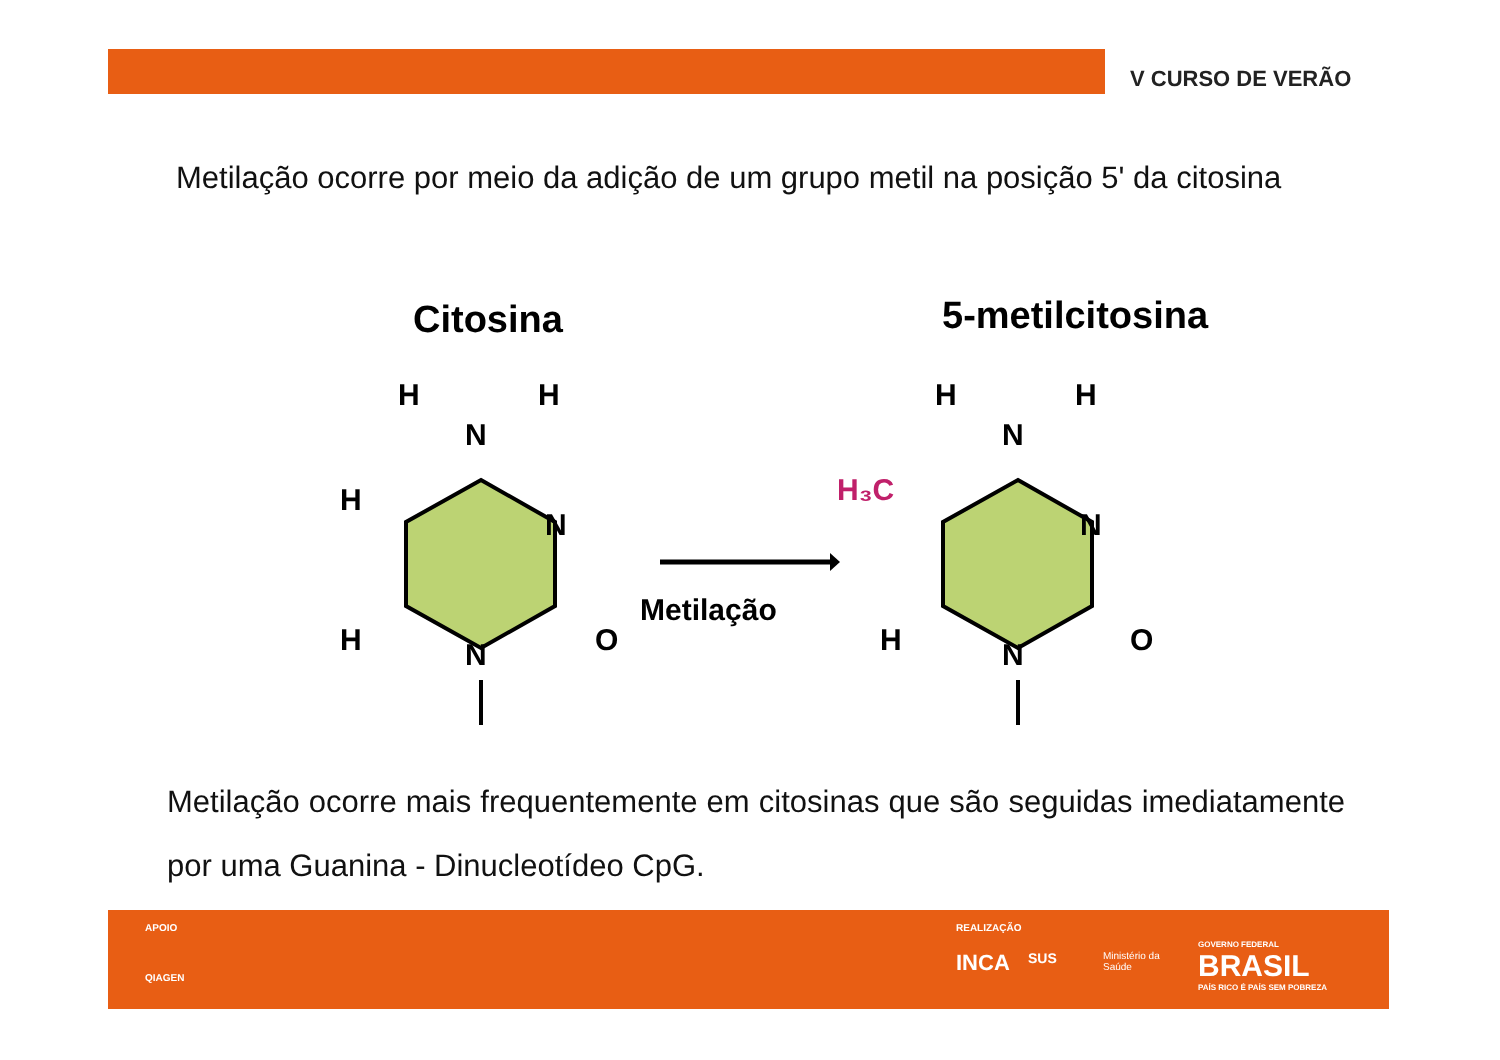V CURSO DE VERÃO
Metilação ocorre por meio da adição de um grupo metil na posição 5' da citosina
Citosina
5-metilcitosina
H
H
N
H
N
H
N
O
H
H
N
H₃C
N
H
N
O
Metilação
Metilação ocorre mais frequentemente em citosinas que são seguidas imediatamente por uma Guanina - Dinucleotídeo CpG.
APOIO
QIAGEN
REALIZAÇÃO
INCA SUS
Ministério da
Saúde
GOVERNO FEDERAL
BRASIL
PAÍS RICO É PAÍS SEM POBREZA